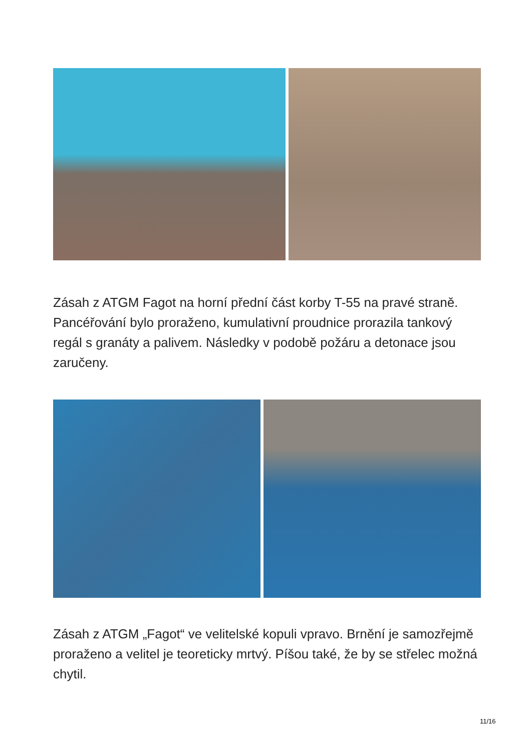Zásah z ATGM Fagot na horní přední část korby T-55 na pravé straně. Pancéřování bylo proraženo, kumulativní proudnice prorazila tankový regál s granáty a palivem. Následky v podobě požáru a detonace jsou zaručeny.
Zásah z ATGM „Fagot“ ve velitelské kopuli vpravo. Brnění je samozřejmě proraženo a velitel je teoreticky mrtvý. Píšou také, že by se střelec možná chytil.
11/16